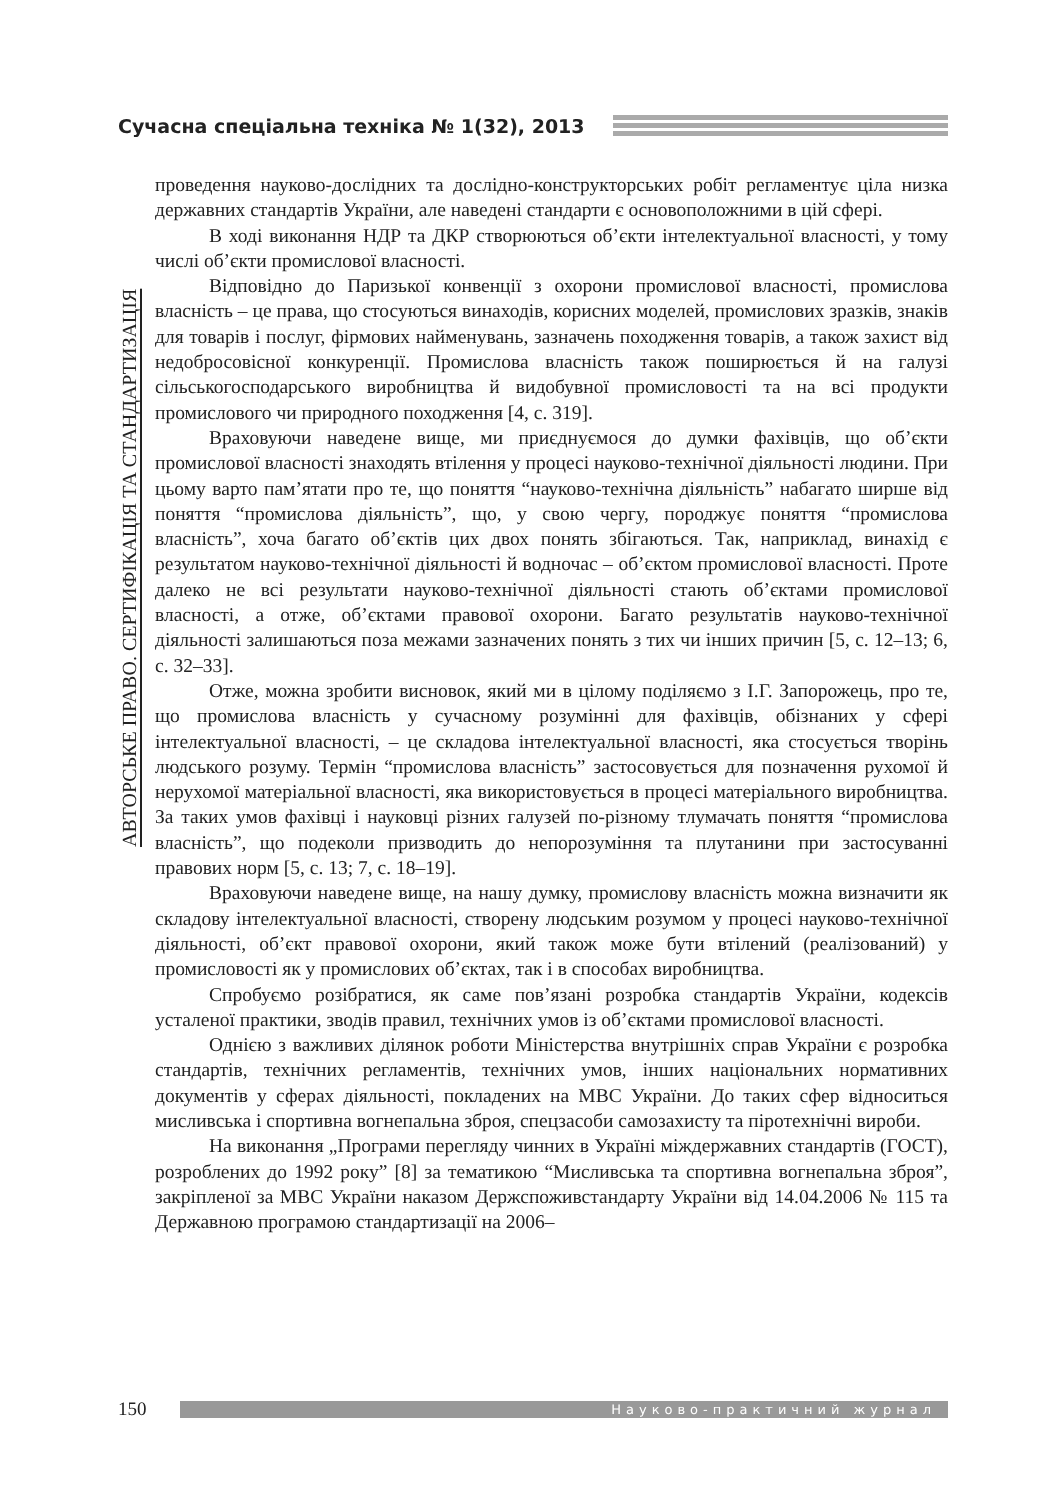Сучасна спеціальна техніка № 1(32), 2013
АВТОРСЬКЕ ПРАВО. СЕРТИФІКАЦІЯ ТА СТАНДАРТИЗАЦІЯ
проведення науково-дослідних та дослідно-конструкторських робіт регламентує ціла низка державних стандартів України, але наведені стандарти є основоположними в цій сфері.
В ході виконання НДР та ДКР створюються об’єкти інтелектуальної власності, у тому числі об’єкти промислової власності.
Відповідно до Паризької конвенції з охорони промислової власності, промислова власність – це права, що стосуються винаходів, корисних моделей, промислових зразків, знаків для товарів і послуг, фірмових найменувань, зазначень походження товарів, а також захист від недобросовісної конкуренції. Промислова власність також поширюється й на галузі сільськогосподарського виробництва й видобувної промисловості та на всі продукти промислового чи природного походження [4, с. 319].
Враховуючи наведене вище, ми приєднуємося до думки фахівців, що об’єкти промислової власності знаходять втілення у процесі науково-технічної діяльності людини. При цьому варто пам’ятати про те, що поняття “науково-технічна діяльність” набагато ширше від поняття “промислова діяльність”, що, у свою чергу, породжує поняття “промислова власність”, хоча багато об’єктів цих двох понять збігаються. Так, наприклад, винахід є результатом науково-технічної діяльності й водночас – об’єктом промислової власності. Проте далеко не всі результати науково-технічної діяльності стають об’єктами промислової власності, а отже, об’єктами правової охорони. Багато результатів науково-технічної діяльності залишаються поза межами зазначених понять з тих чи інших причин [5, с. 12–13; 6, с. 32–33].
Отже, можна зробити висновок, який ми в цілому поділяємо з І.Г. Запорожець, про те, що промислова власність у сучасному розумінні для фахівців, обізнаних у сфері інтелектуальної власності, – це складова інтелектуальної власності, яка стосується творінь людського розуму. Термін “промислова власність” застосовується для позначення рухомої й нерухомої матеріальної власності, яка використовується в процесі матеріального виробництва. За таких умов фахівці і науковці різних галузей по-різному тлумачать поняття “промислова власність”, що подеколи призводить до непорозуміння та плутанини при застосуванні правових норм [5, с. 13; 7, с. 18–19].
Враховуючи наведене вище, на нашу думку, промислову власність можна визначити як складову інтелектуальної власності, створену людським розумом у процесі науково-технічної діяльності, об’єкт правової охорони, який також може бути втілений (реалізований) у промисловості як у промислових об’єктах, так і в способах виробництва.
Спробуємо розібратися, як саме пов’язані розробка стандартів України, кодексів усталеної практики, зводів правил, технічних умов із об’єктами промислової власності.
Однією з важливих ділянок роботи Міністерства внутрішніх справ України є розробка стандартів, технічних регламентів, технічних умов, інших національних нормативних документів у сферах діяльності, покладених на МВС України. До таких сфер відноситься мисливська і спортивна вогнепальна зброя, спецзасоби самозахисту та піротехнічні вироби.
На виконання „Програми перегляду чинних в Україні міждержавних стандартів (ГОСТ), розроблених до 1992 року” [8] за тематикою “Мисливська та спортивна вогнепальна зброя”, закріпленої за МВС України наказом Держспоживстандарту України від 14.04.2006 № 115 та Державною програмою стандартизації на 2006–
150 Науково-практичний журнал